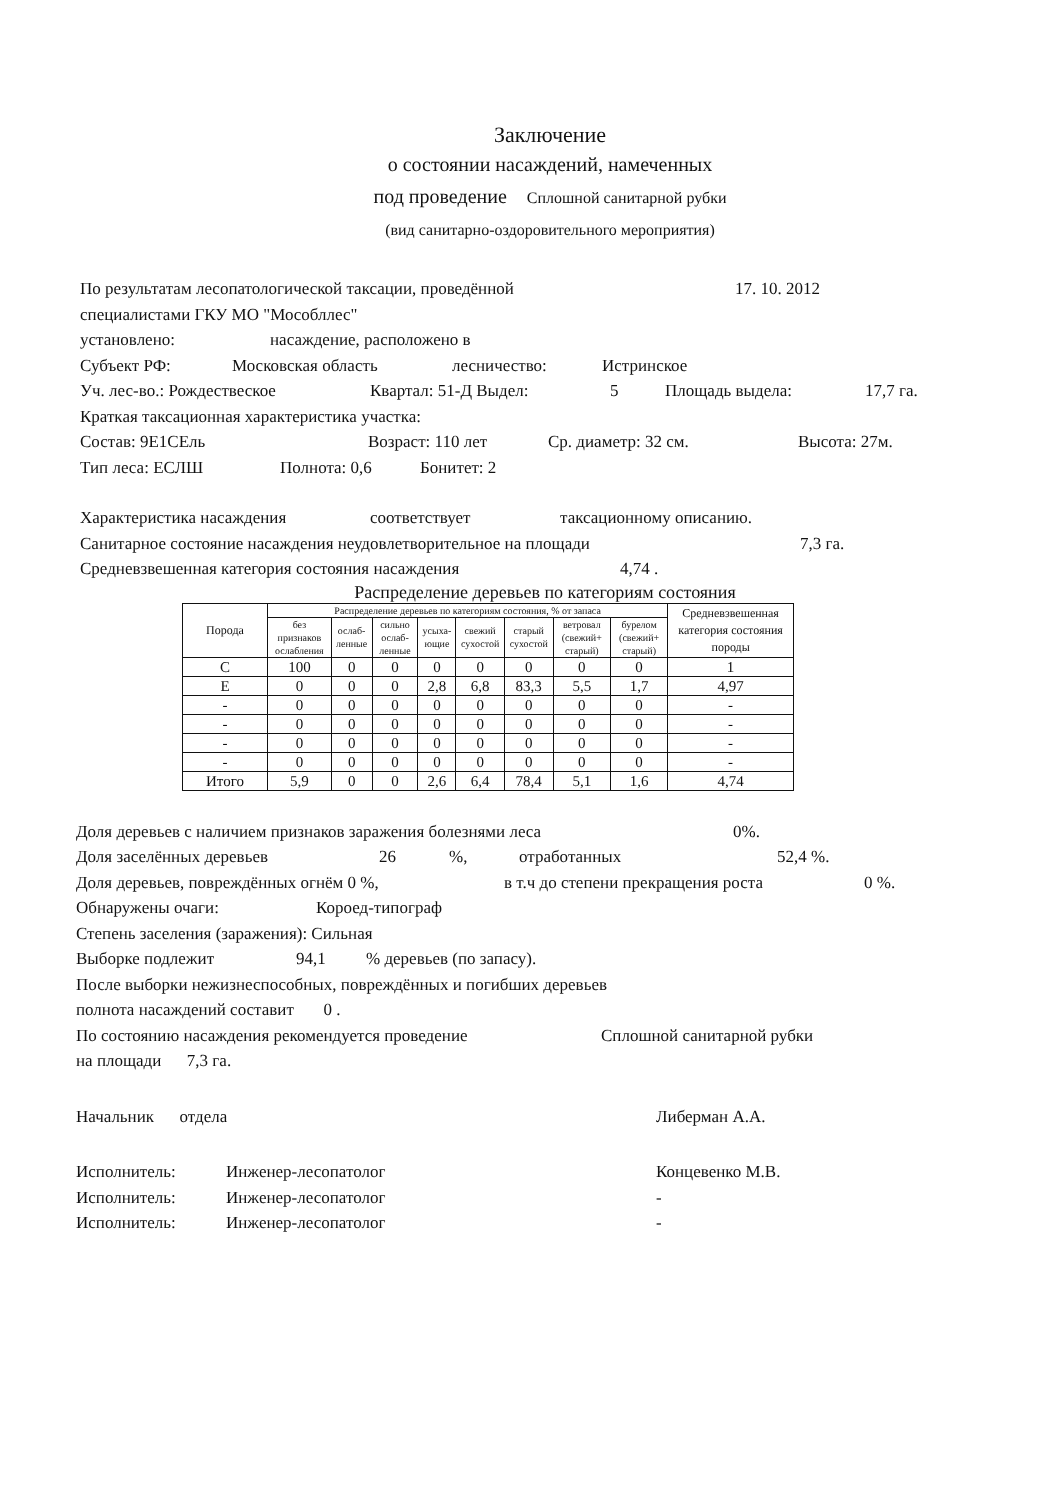Заключение
о состоянии насаждений, намеченных
под проведение Сплошной санитарной рубки
(вид санитарно-оздоровительного мероприятия)
По результатам лесопатологической таксации, проведённой 17. 10. 2012
специалистами ГКУ МО "Мособллес"
установлено: насаждение, расположено в
Субъект РФ: Московская область лесничество: Истринское
Уч. лес-во.: Рождествеское Квартал: 51-Д Выдел: 5 Площадь выдела: 17,7 га.
Краткая таксационная характеристика участка:
Состав: 9Е1СЕль Возраст: 110 лет Ср. диаметр: 32 см. Высота: 27м.
Тип леса: ЕСЛШ Полнота: 0,6 Бонитет: 2
Характеристика насаждения соответствует таксационному описанию.
Санитарное состояние насаждения неудовлетворительное на площади 7,3 га.
Средневзвешенная категория состояния насаждения 4,74 .
Распределение деревьев по категориям состояния
| Порода | Распределение деревьев по категориям состояния, % от запаса | | | | | | | | Средневзвешенная категория состояния породы |
| --- | --- | --- | --- | --- | --- | --- | --- | --- | --- |
| | без признаков ослабления | ослаб-ленные | сильно ослаб-ленные | усыха-ющие | свежий сухостой | старый сухостой | ветровал (свежий+ старый) | бурелом (свежий+ старый) | |
| С | 100 | 0 | 0 | 0 | 0 | 0 | 0 | 0 | 1 |
| Е | 0 | 0 | 0 | 2,8 | 6,8 | 83,3 | 5,5 | 1,7 | 4,97 |
| - | 0 | 0 | 0 | 0 | 0 | 0 | 0 | 0 | - |
| - | 0 | 0 | 0 | 0 | 0 | 0 | 0 | 0 | - |
| - | 0 | 0 | 0 | 0 | 0 | 0 | 0 | 0 | - |
| - | 0 | 0 | 0 | 0 | 0 | 0 | 0 | 0 | - |
| Итого | 5,9 | 0 | 0 | 2,6 | 6,4 | 78,4 | 5,1 | 1,6 | 4,74 |
Доля деревьев с наличием признаков заражения болезнями леса 0%.
Доля заселённых деревьев 26%, отработанных 52,4 %.
Доля деревьев, повреждённых огнём 0 %, в т.ч до степени прекращения роста 0 %.
Обнаружены очаги: Короед-типограф
Степень заселения (заражения): Сильная
Выборке подлежит 94,1% деревьев (по запасу).
После выборки нежизнеспособных, повреждённых и погибших деревьев
полнота насаждений составит 0 .
По состоянию насаждения рекомендуется проведение Сплошной санитарной рубки
на площади 7,3 га.
Начальник отдела Либерман А.А.
Исполнитель: Инженер-лесопатолог Концевенко М.В.
Исполнитель: Инженер-лесопатолог -
Исполнитель: Инженер-лесопатолог -